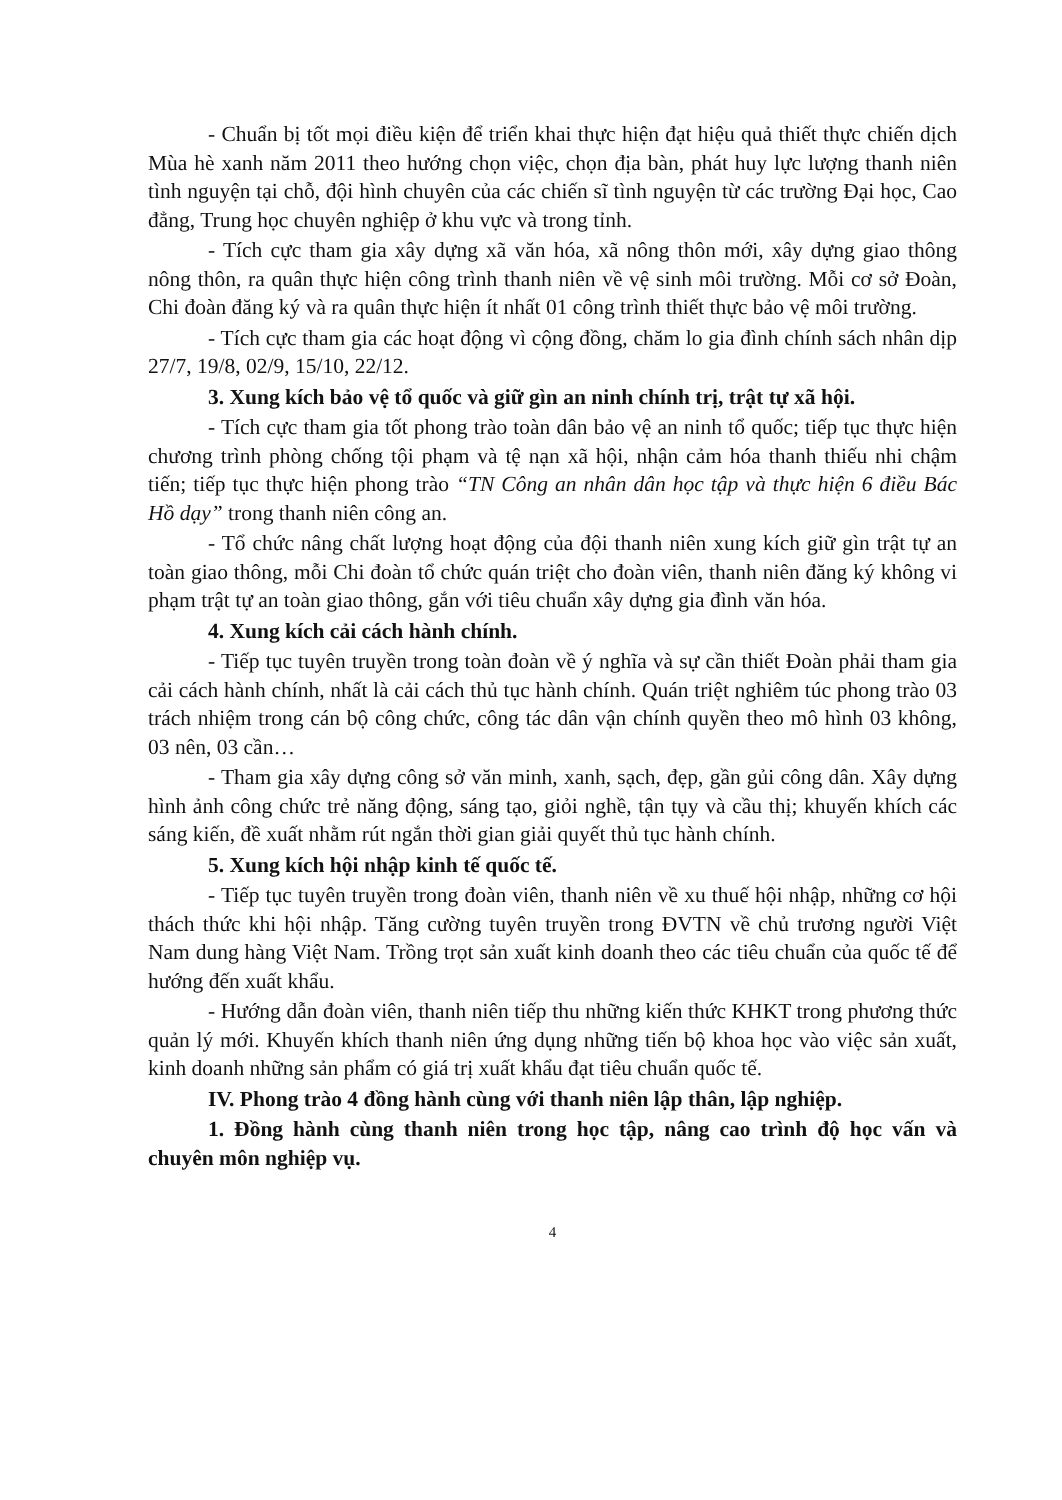- Chuẩn bị tốt mọi điều kiện để triển khai thực hiện đạt hiệu quả thiết thực chiến dịch Mùa hè xanh năm 2011 theo hướng chọn việc, chọn địa bàn, phát huy lực lượng thanh niên tình nguyện tại chỗ, đội hình chuyên của các chiến sĩ tình nguyện từ các trường Đại học, Cao đẳng, Trung học chuyên nghiệp ở khu vực và trong tỉnh.
- Tích cực tham gia xây dựng xã văn hóa, xã nông thôn mới, xây dựng giao thông nông thôn, ra quân thực hiện công trình thanh niên về vệ sinh môi trường. Mỗi cơ sở Đoàn, Chi đoàn đăng ký và ra quân thực hiện ít nhất 01 công trình thiết thực bảo vệ môi trường.
- Tích cực tham gia các hoạt động vì cộng đồng, chăm lo gia đình chính sách nhân dịp 27/7, 19/8, 02/9, 15/10, 22/12.
3. Xung kích bảo vệ tổ quốc và giữ gìn an ninh chính trị, trật tự xã hội.
- Tích cực tham gia tốt phong trào toàn dân bảo vệ an ninh tổ quốc; tiếp tục thực hiện chương trình phòng chống tội phạm và tệ nạn xã hội, nhận cảm hóa thanh thiếu nhi chậm tiến; tiếp tục thực hiện phong trào “TN Công an nhân dân học tập và thực hiện 6 điều Bác Hồ dạy” trong thanh niên công an.
- Tổ chức nâng chất lượng hoạt động của đội thanh niên xung kích giữ gìn trật tự an toàn giao thông, mỗi Chi đoàn tổ chức quán triệt cho đoàn viên, thanh niên đăng ký không vi phạm trật tự an toàn giao thông, gắn với tiêu chuẩn xây dựng gia đình văn hóa.
4. Xung kích cải cách hành chính.
- Tiếp tục tuyên truyền trong toàn đoàn về ý nghĩa và sự cần thiết Đoàn phải tham gia cải cách hành chính, nhất là cải cách thủ tục hành chính. Quán triệt nghiêm túc phong trào 03 trách nhiệm trong cán bộ công chức, công tác dân vận chính quyền theo mô hình 03 không, 03 nên, 03 cần…
- Tham gia xây dựng công sở văn minh, xanh, sạch, đẹp, gần gủi công dân. Xây dựng hình ảnh công chức trẻ năng động, sáng tạo, giỏi nghề, tận tụy và cầu thị; khuyến khích các sáng kiến, đề xuất nhằm rút ngắn thời gian giải quyết thủ tục hành chính.
5. Xung kích hội nhập kinh tế quốc tế.
- Tiếp tục tuyên truyền trong đoàn viên, thanh niên về xu thuế hội nhập, những cơ hội thách thức khi hội nhập. Tăng cường tuyên truyền trong ĐVTN về chủ trương người Việt Nam dung hàng Việt Nam. Trồng trọt sản xuất kinh doanh theo các tiêu chuẩn của quốc tế để hướng đến xuất khẩu.
- Hướng dẫn đoàn viên, thanh niên tiếp thu những kiến thức KHKT trong phương thức quản lý mới. Khuyến khích thanh niên ứng dụng những tiến bộ khoa học vào việc sản xuất, kinh doanh những sản phẩm có giá trị xuất khẩu đạt tiêu chuẩn quốc tế.
IV. Phong trào 4 đồng hành cùng với thanh niên lập thân, lập nghiệp.
1. Đồng hành cùng thanh niên trong học tập, nâng cao trình độ học vấn và chuyên môn nghiệp vụ.
4